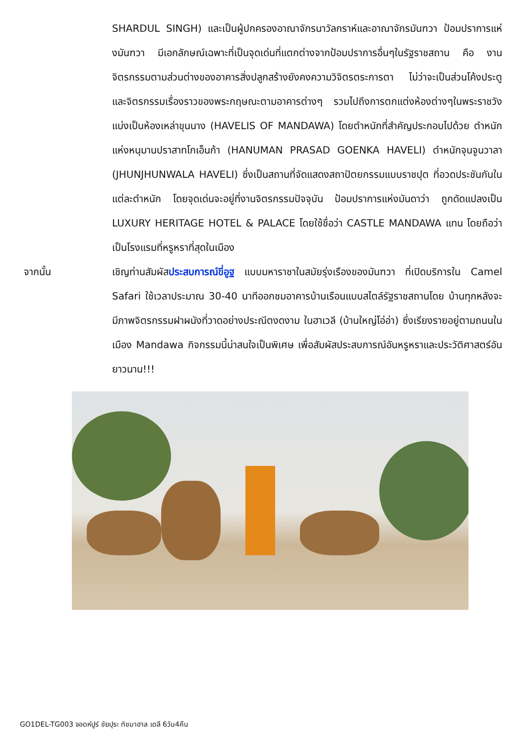SHARDUL SINGH) และเป็นผู้ปกครองอาณาจักรนาวัลกราห์และอาณาจักรมันฑวา ป้อมปราการแห่งมันฑวา มีเอกลักษณ์เฉพาะที่เป็นจุดเด่นที่แตกต่างจากป้อมปราการอื่นๆในรัฐราชสถาน คือ งานจิตรกรรมตามส่วนต่างของอาคารสิ่งปลูกสร้างยังคงความวิจิตรตระการตา ไม่ว่าจะเป็นส่วนโค้งประตู และจิตรกรรมเรื่องราวของพระกฤษณะตามอาคารต่างๆ รวมไปถึงการตกแต่งห้องต่างๆในพระราชวัง แบ่งเป็นห้องเหล่าขุนนาง (HAVELIS OF MANDAWA) โดยตำหนักที่สำคัญประกอบไปด้วย ตำหนักแห่งหนุมานปราสาทโกเอ็นก้า (HANUMAN PRASAD GOENKA HAVELI) ตำหนักจุนจูนวาลา (JHUNJHUNWALA HAVELI) ซึ่งเป็นสถานที่จัดแสดงสถาปัตยกรรมแบบราชปุต ที่อวดประชันกันในแต่ละตำหนัก โดยจุดเด่นจะอยู่ที่งานจิตรกรรมปัจจุบัน ป้อมปราการแห่งมันดาว่า ถูกดัดแปลงเป็น LUXURY HERITAGE HOTEL & PALACE โดยใช้ชื่อว่า CASTLE MANDAWA แทน โดยถือว่าเป็นโรงแรมที่หรูหราที่สุดในเมือง
จากนั้น เชิญท่านสัมผัสประสบการณ์ขี่อูฐ แบบมหาราชาในสมัยรุ่งเรืองของมันฑวา ที่เปิดบริการใน Camel Safari ใช้เวลาประมาณ 30-40 นาทีออกชมอาคารบ้านเรือนแบบสไตล์รัฐราชสถานโดย บ้านทุกหลังจะมีภาพจิตรกรรมฝาผนังที่วาดอย่างประณีตงดงาม ในฮาเวลี (บ้านใหญ่โอ่อ่า) ซึ่งเรียงรายอยู่ตามถนนในเมือง Mandawa กิจกรรมนี้น่าสนใจเป็นพิเศษ เพื่อสัมผัสประสบการณ์อันหรูหราและประวัติศาสตร์อันยาวนาน!!!
GO1DEL-TG003 จอดห์ปูร์ ชัยปุระ ทัชมาฮาล เดลี 6วัน4คืน